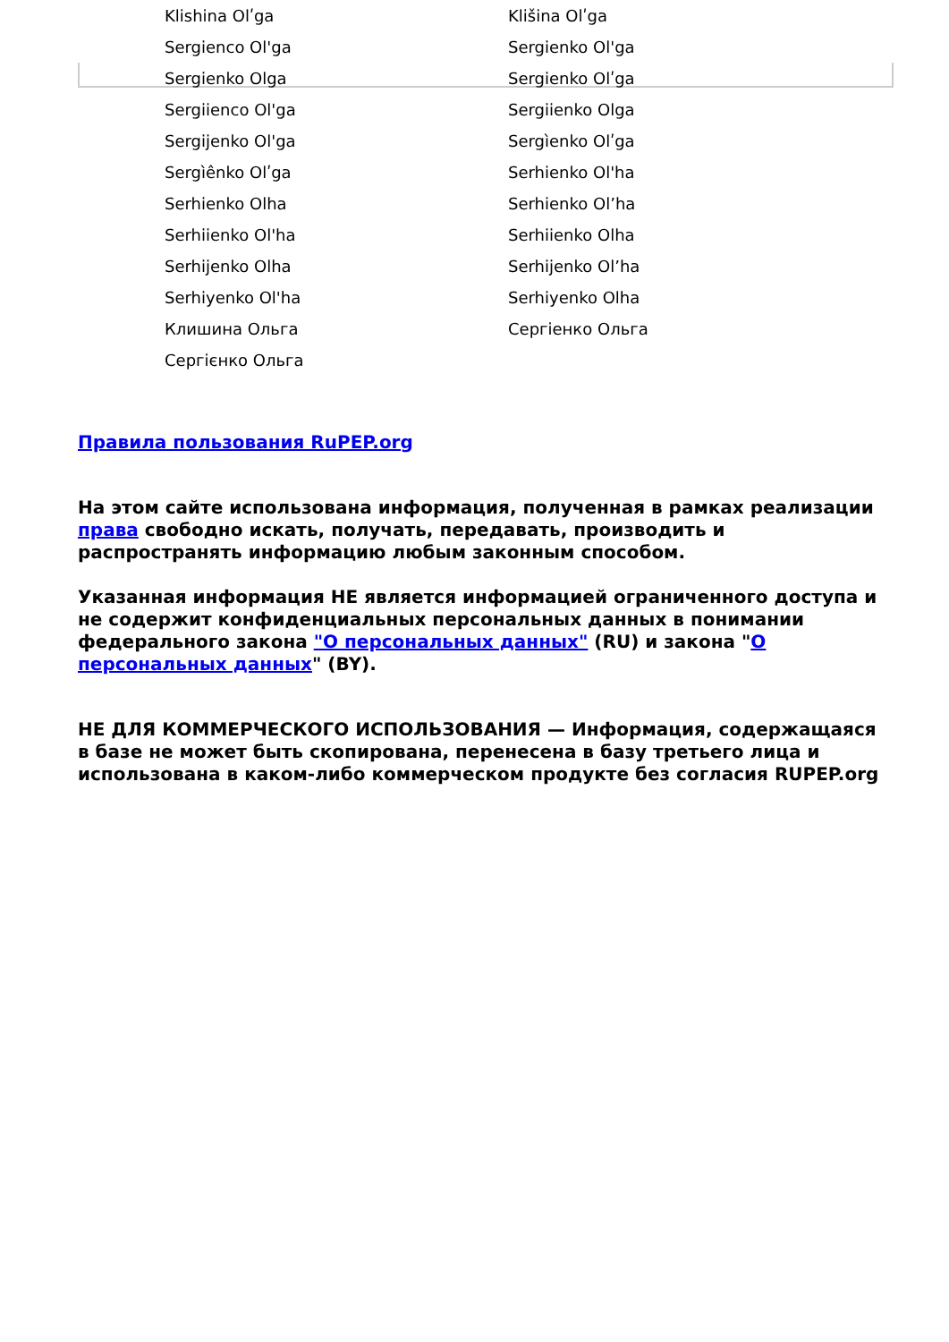| Klishina Olʹga | Klišina Olʹga |
| Sergienco Ol'ga | Sergienko Ol'ga |
| Sergienko Olga | Sergienko Olʹga |
| Sergiienco Ol'ga | Sergiienko Olga |
| Sergijenko Ol'ga | Sergìenko Olʹga |
| Sergìênko Olʹga | Serhienko Ol'ha |
| Serhienko Olha | Serhienko Olʼha |
| Serhiienko Ol'ha | Serhiienko Olha |
| Serhijenko Olha | Serhijenko Olʼha |
| Serhiyenko Ol'ha | Serhiyenko Olha |
| Клишина Ольга | Сергіенко Ольга |
| Сергієнко Ольга | |
Правила пользования RuPEP.org
На этом сайте использована информация, полученная в рамках реализации права свободно искать, получать, передавать, производить и распространять информацию любым законным способом.
Указанная информация НЕ является информацией ограниченного доступа и не содержит конфиденциальных персональных данных в понимании федерального закона "О персональных данных" (RU) и закона "О персональных данных" (BY).
НЕ ДЛЯ КОММЕРЧЕСКОГО ИСПОЛЬЗОВАНИЯ — Информация, содержащаяся в базе не может быть скопирована, перенесена в базу третьего лица и использована в каком-либо коммерческом продукте без согласия RUPEP.org